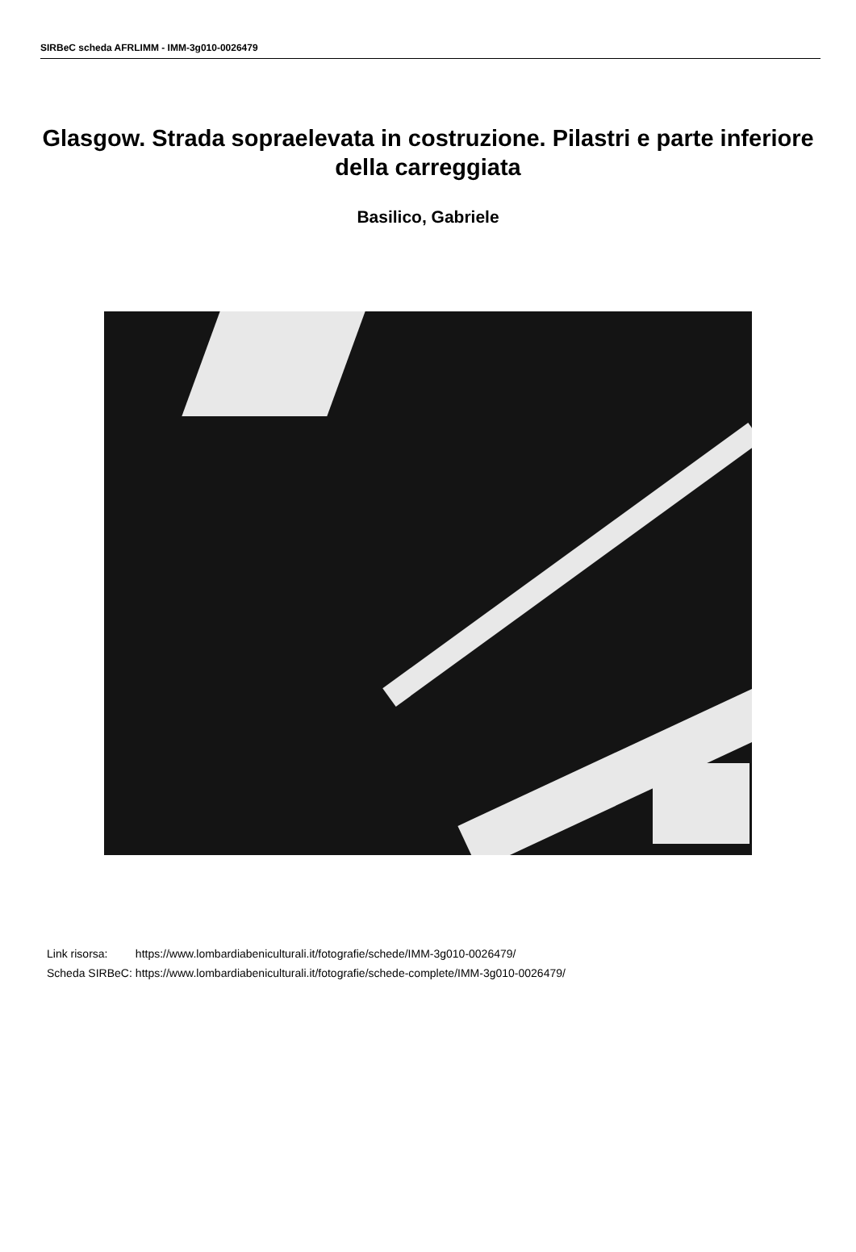SIRBeC scheda AFRLIMM - IMM-3g010-0026479
Glasgow. Strada sopraelevata in costruzione. Pilastri e parte inferiore della carreggiata
Basilico, Gabriele
| Link risorsa: | https://www.lombardiabeniculturali.it/fotografie/schede/IMM-3g010-0026479/ |
| Scheda SIRBeC: | https://www.lombardiabeniculturali.it/fotografie/schede-complete/IMM-3g010-0026479/ |